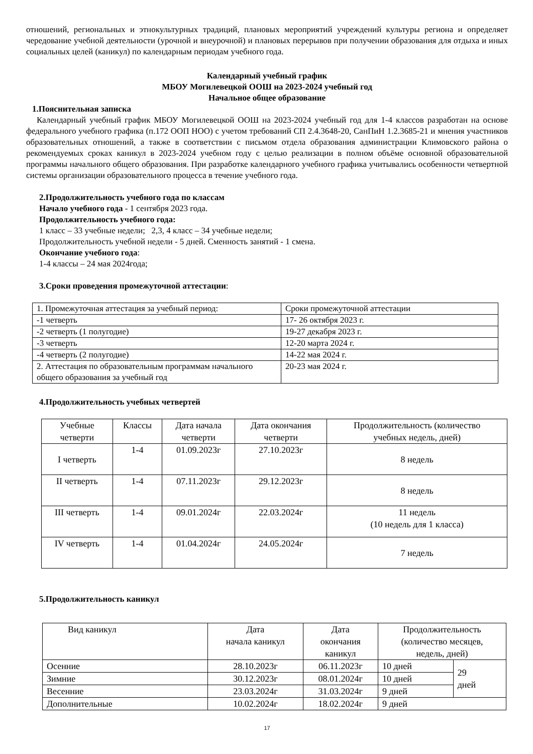отношений, региональных и этнокультурных традиций, плановых мероприятий учреждений культуры региона и определяет чередование учебной деятельности (урочной и внеурочной) и плановых перерывов при получении образования для отдыха и иных социальных целей (каникул) по календарным периодам учебного года.
Календарный учебный график
МБОУ Могилевецкой ООШ на 2023-2024 учебный год
Начальное общее образование
1.Пояснительная записка
Календарный учебный график МБОУ Могилевецкой ООШ на 2023-2024 учебный год для 1-4 классов разработан на основе федерального учебного графика (п.172 ООП НОО) с учетом требований СП 2.4.3648-20, СанПиН 1.2.3685-21 и мнения участников образовательных отношений, а также в соответствии с письмом отдела образования администрации Климовского района о рекомендуемых сроках каникул в 2023-2024 учебном году с целью реализации в полном объёме основной образовательной программы начального общего образования. При разработке календарного учебного графика учитывались особенности четвертной системы организации образовательного процесса в течение учебного года.
2.Продолжительность учебного года по классам
Начало учебного года - 1 сентября 2023 года.
Продолжительность учебного года:
1 класс – 33 учебные недели; 2,3, 4 класс – 34 учебные недели;
Продолжительность учебной недели - 5 дней. Сменность занятий - 1 смена.
Окончание учебного года:
1-4 классы – 24 мая 2024года;
3.Сроки проведения промежуточной аттестации:
| 1. Промежуточная аттестация за учебный период: | Сроки промежуточной аттестации |
| -1 четверть | 17- 26 октября 2023 г. |
| -2 четверть (1 полугодие) | 19-27 декабря 2023 г. |
| -3 четверть | 12-20 марта 2024 г. |
| -4 четверть (2 полугодие) | 14-22 мая 2024 г. |
| 2. Аттестация по образовательным программам начального общего образования за учебный год | 20-23 мая 2024 г. |
4.Продолжительность учебных четвертей
| Учебные четверти | Классы | Дата начала четверти | Дата окончания четверти | Продолжительность (количество учебных недель, дней) |
| I четверть | 1-4 | 01.09.2023г | 27.10.2023г | 8 недель |
| II четверть | 1-4 | 07.11.2023г | 29.12.2023г | 8 недель |
| III четверть | 1-4 | 09.01.2024г | 22.03.2024г | 11 недель (10 недель для 1 класса) |
| IV четверть | 1-4 | 01.04.2024г | 24.05.2024г | 7 недель |
5.Продолжительность каникул
| Вид каникул | Дата начала каникул | Дата окончания каникул | Продолжительность (количество месяцев, недель, дней) | |
| Осенние | 28.10.2023г | 06.11.2023г | 10 дней | 29 дней |
| Зимние | 30.12.2023г | 08.01.2024г | 10 дней | |
| Весенние | 23.03.2024г | 31.03.2024г | 9 дней | |
| Дополнительные | 10.02.2024г | 18.02.2024г | 9 дней | |
17